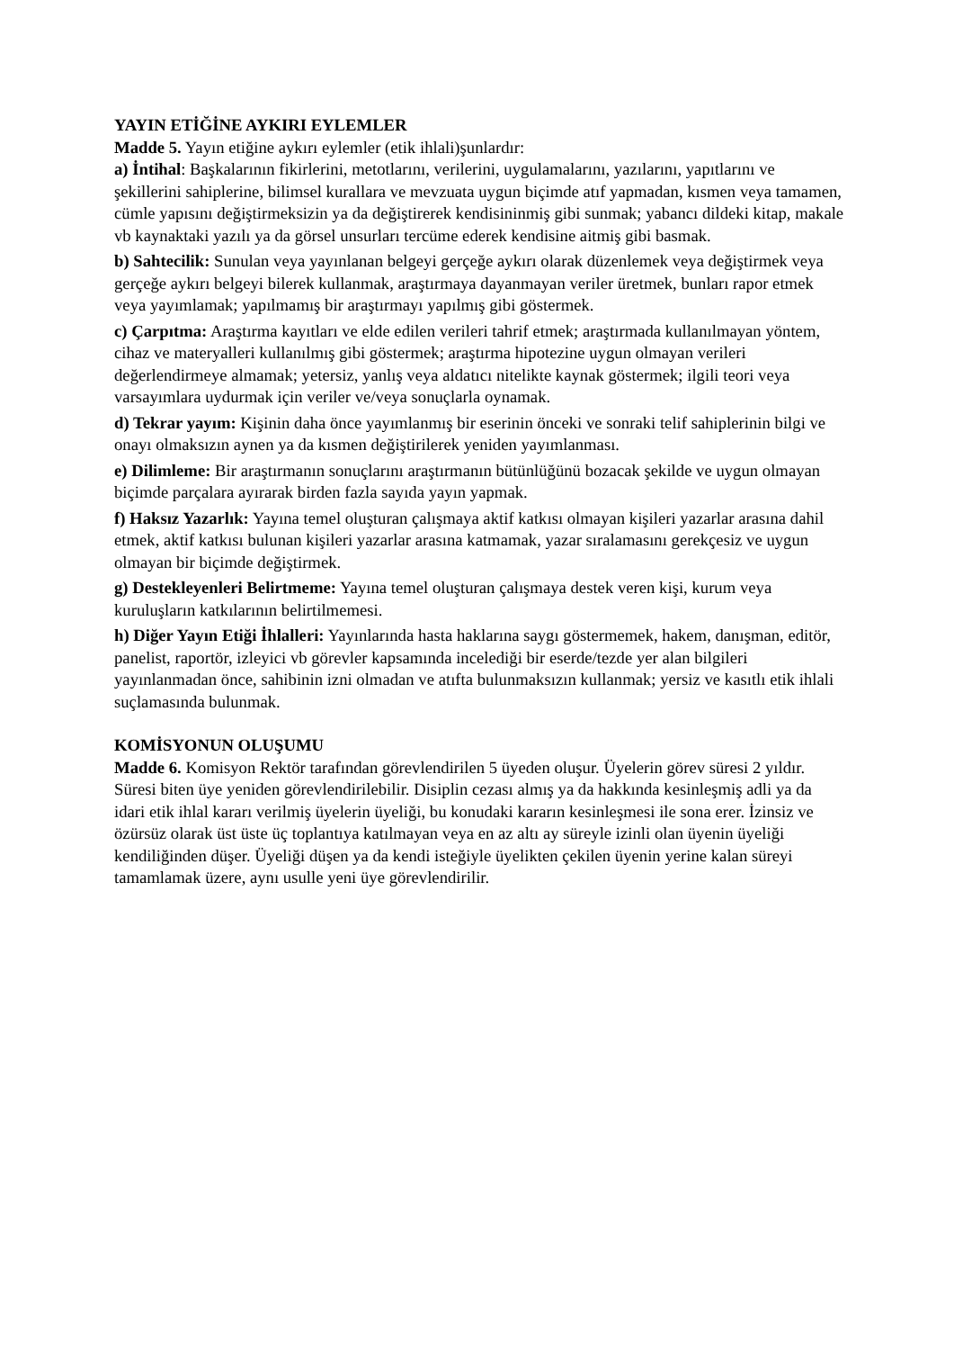YAYIN ETİĞİNE AYKIRI EYLEMLER
Madde 5. Yayın etiğine aykırı eylemler (etik ihlali)şunlardır:
a) İntihal: Başkalarının fikirlerini, metotlarını, verilerini, uygulamalarını, yazılarını, yapıtlarını ve şekillerini sahiplerine, bilimsel kurallara ve mevzuata uygun biçimde atıf yapmadan, kısmen veya tamamen, cümle yapısını değiştirmeksizin ya da değiştirerek kendisininmiş gibi sunmak; yabancı dildeki kitap, makale vb kaynaktaki yazılı ya da görsel unsurları tercüme ederek kendisine aitmiş gibi basmak.
b) Sahtecilik: Sunulan veya yayınlanan belgeyi gerçeğe aykırı olarak düzenlemek veya değiştirmek veya gerçeğe aykırı belgeyi bilerek kullanmak, araştırmaya dayanmayan veriler üretmek, bunları rapor etmek veya yayımlamak; yapılmamış bir araştırmayı yapılmış gibi göstermek.
c) Çarpıtma: Araştırma kayıtları ve elde edilen verileri tahrif etmek; araştırmada kullanılmayan yöntem, cihaz ve materyalleri kullanılmış gibi göstermek; araştırma hipotezine uygun olmayan verileri değerlendirmeye almamak; yetersiz, yanlış veya aldatıcı nitelikte kaynak göstermek; ilgili teori veya varsayımlara uydurmak için veriler ve/veya sonuçlarla oynamak.
d) Tekrar yayım: Kişinin daha önce yayımlanmış bir eserinin önceki ve sonraki telif sahiplerinin bilgi ve onayı olmaksızın aynen ya da kısmen değiştirilerek yeniden yayımlanması.
e) Dilimleme: Bir araştırmanın sonuçlarını araştırmanın bütünlüğünü bozacak şekilde ve uygun olmayan biçimde parçalara ayırarak birden fazla sayıda yayın yapmak.
f) Haksız Yazarlık: Yayına temel oluşturan çalışmaya aktif katkısı olmayan kişileri yazarlar arasına dahil etmek, aktif katkısı bulunan kişileri yazarlar arasına katmamak, yazar sıralamasını gerekçesiz ve uygun olmayan bir biçimde değiştirmek.
g) Destekleyenleri Belirtmeme: Yayına temel oluşturan çalışmaya destek veren kişi, kurum veya kuruluşların katkılarının belirtilmemesi.
h) Diğer Yayın Etiği İhlalleri: Yayınlarında hasta haklarına saygı göstermemek, hakem, danışman, editör, panelist, raportör, izleyici vb görevler kapsamında incelediği bir eserde/tezde yer alan bilgileri yayınlanmadan önce, sahibinin izni olmadan ve atıfta bulunmaksızın kullanmak; yersiz ve kasıtlı etik ihlali suçlamasında bulunmak.
KOMİSYONUN OLUŞUMU
Madde 6. Komisyon Rektör tarafından görevlendirilen 5 üyeden oluşur. Üyelerin görev süresi 2 yıldır. Süresi biten üye yeniden görevlendirilebilir. Disiplin cezası almış ya da hakkında kesinleşmiş adli ya da idari etik ihlal kararı verilmiş üyelerin üyeliği, bu konudaki kararın kesinleşmesi ile sona erer. İzinsiz ve özürsüz olarak üst üste üç toplantıya katılmayan veya en az altı ay süreyle izinli olan üyenin üyeliği kendiliğinden düşer. Üyeliği düşen ya da kendi isteğiyle üyelikten çekilen üyenin yerine kalan süreyi tamamlamak üzere, aynı usulle yeni üye görevlendirilir.